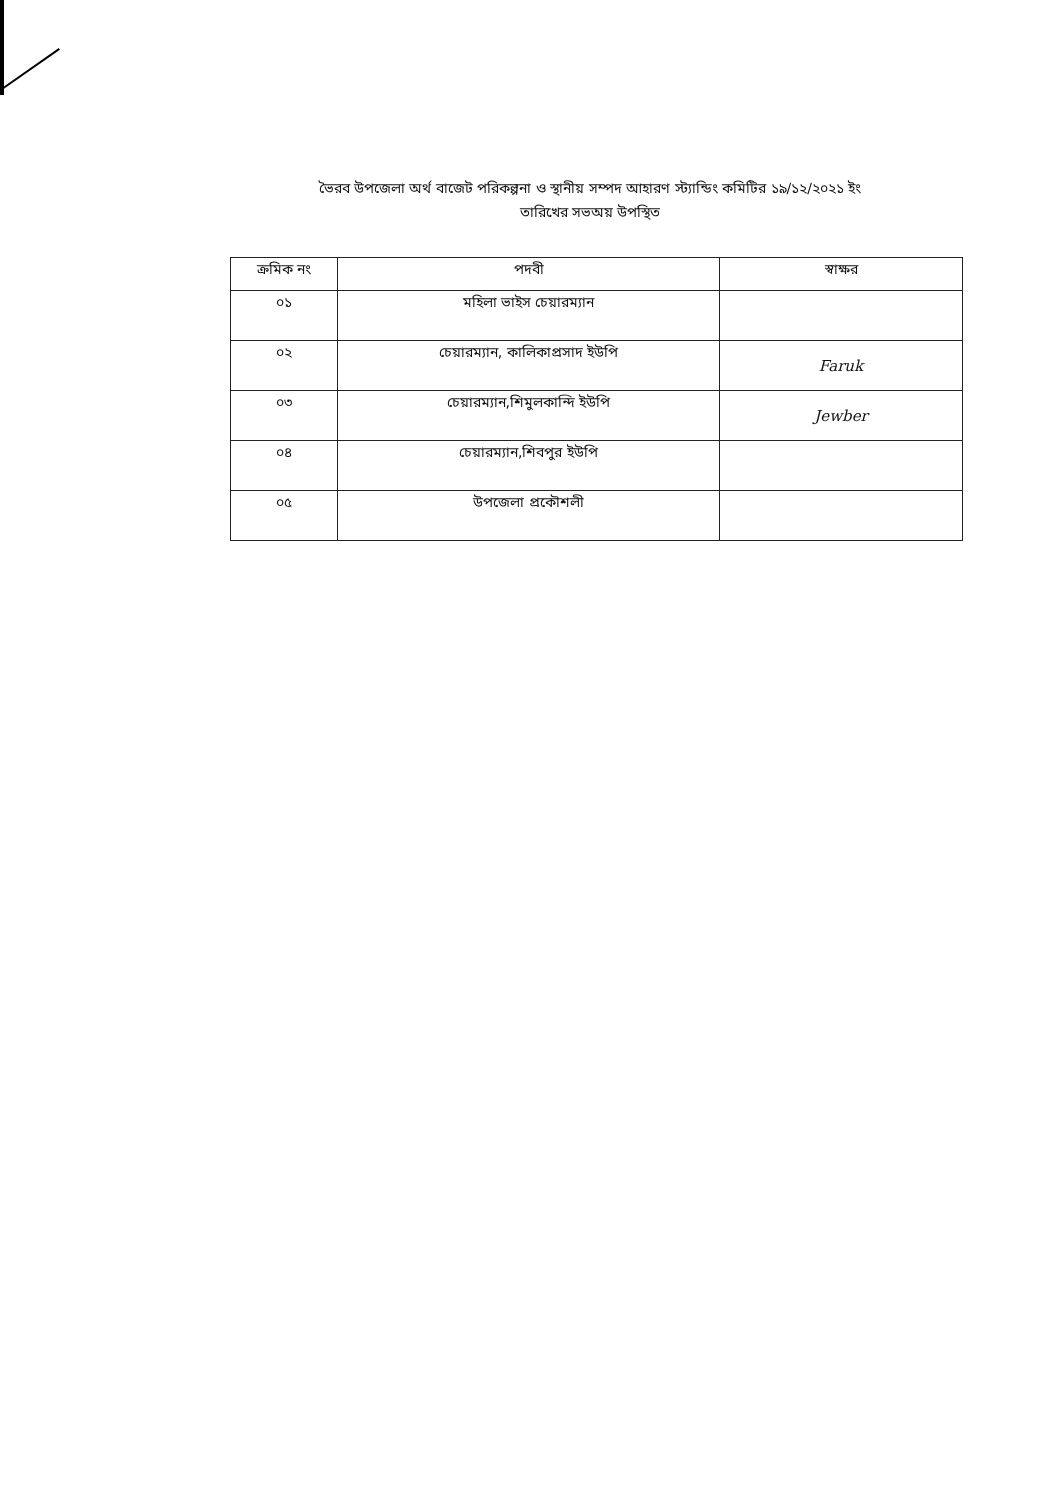ভৈরব উপজেলা অর্থ বাজেট পরিকল্পনা ও স্থানীয় সম্পদ আহারণ স্ট্যান্ডিং কমিটির ১৯/১২/২০২১ ইং
তারিখের সভঅয় উপস্থিত
| ক্রমিক নং | পদবী | স্বাক্ষর |
| --- | --- | --- |
| ০১ | মহিলা ভাইস চেয়ারম্যান | |
| ০২ | চেয়ারম্যান, কালিকাপ্রসাদ ইউপি | Faruk |
| ০৩ | চেয়ারম্যান,শিমুলকান্দি ইউপি | Jewber |
| ০৪ | চেয়ারম্যান,শিবপুর ইউপি | |
| ০৫ | উপজেলা প্রকৌশলী | |